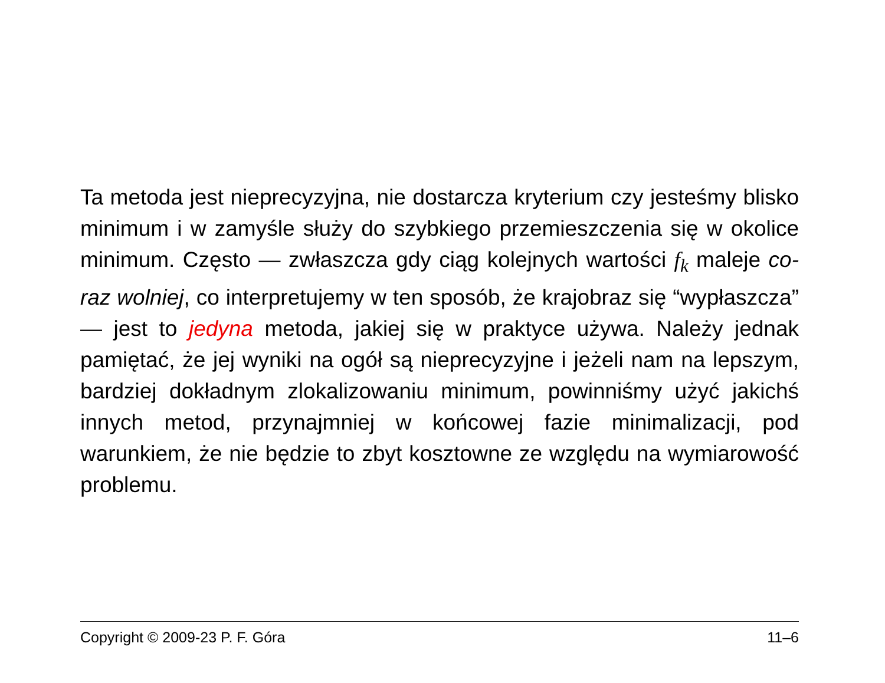Ta metoda jest nieprecyzyjna, nie dostarcza kryterium czy jesteśmy blisko minimum i w zamyśle służy do szybkiego przemieszczenia się w okolice minimum. Często — zwłaszcza gdy ciąg kolejnych wartości f<sub>k</sub> maleje co-raz wolniej, co interpretujemy w ten sposób, że krajobraz się “wypłaszcza” — jest to jedyna metoda, jakiej się w praktyce używa. Należy jednak pamiętać, że jej wyniki na ogół są nieprecyzyjne i jeżeli nam na lepszym, bardziej dokładnym zlokalizowaniu minimum, powinniśmy użyć jakichś innych metod, przynajmniej w końcowej fazie minimalizacji, pod warunkiem, że nie będzie to zbyt kosztowne ze względu na wymiarowość problemu.
Copyright © 2009-23 P. F. Góra 11–6